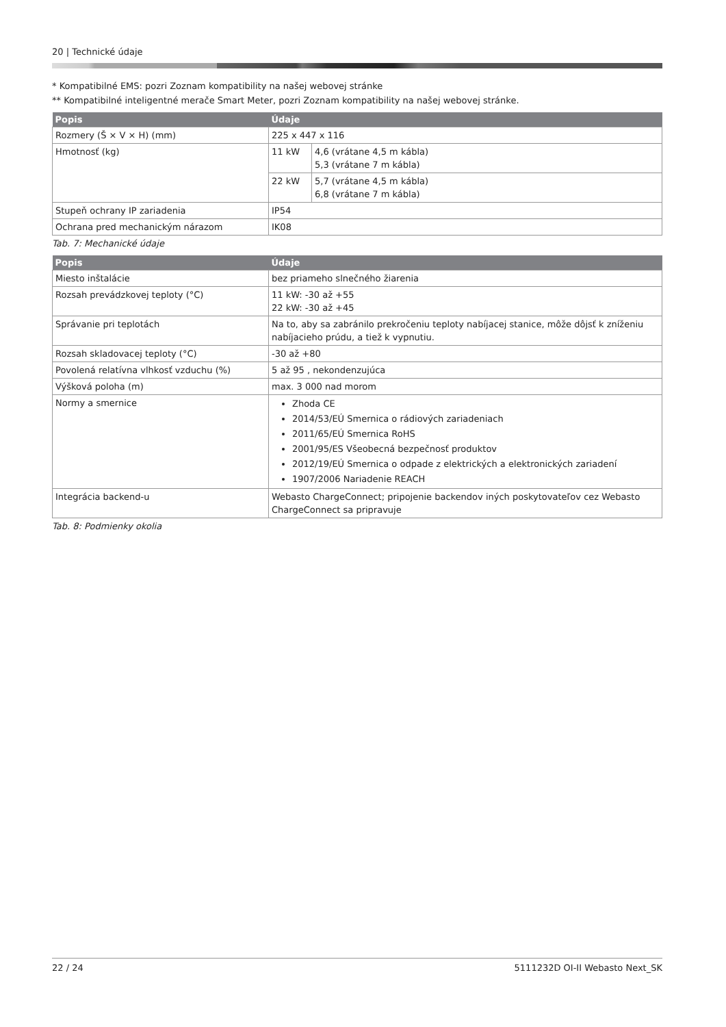20 | Technické údaje
* Kompatibilné EMS: pozri Zoznam kompatibility na našej webovej stránke
** Kompatibilné inteligentné merače Smart Meter, pozri Zoznam kompatibility na našej webovej stránke.
| Popis | Údaje | |
| --- | --- | --- |
| Rozmery (Š × V × H) (mm) | 225 x 447 x 116 | |
| Hmotnosť (kg) | 11 kW | 4,6 (vrátane 4,5 m kábla) 5,3 (vrátane 7 m kábla) |
| | 22 kW | 5,7 (vrátane 4,5 m kábla) 6,8 (vrátane 7 m kábla) |
| Stupeň ochrany IP zariadenia | IP54 | |
| Ochrana pred mechanickým nárazom | IK08 | |
Tab. 7: Mechanické údaje
| Popis | Údaje |
| --- | --- |
| Miesto inštalácie | bez priameho slnečného žiarenia |
| Rozsah prevádzkovej teploty (°C) | 11 kW: -30 až +55 22 kW: -30 až +45 |
| Správanie pri teplotách | Na to, aby sa zabránilo prekročeniu teploty nabíjacej stanice, môže dôjsť k zníženiu nabíjacieho prúdu, a tiež k vypnutiu. |
| Rozsah skladovacej teploty (°C) | -30 až +80 |
| Povolená relatívna vlhkosť vzduchu (%) | 5 až 95 , nekondenzujúca |
| Výšková poloha (m) | max. 3 000 nad morom |
| Normy a smernice | Zhoda CE 2014/53/EÚ Smernica o rádiových zariadeniach 2011/65/EÚ Smernica RoHS 2001/95/ES Všeobecná bezpečnosť produktov 2012/19/EÚ Smernica o odpade z elektrických a elektronických zariadení 1907/2006 Nariadenie REACH |
| Integrácia backend-u | Webasto ChargeConnect; pripojenie backendov iných poskytovateľov cez Webasto ChargeConnect sa pripravuje |
Tab. 8: Podmienky okolia
22 / 24 5111232D OI-II Webasto Next_SK